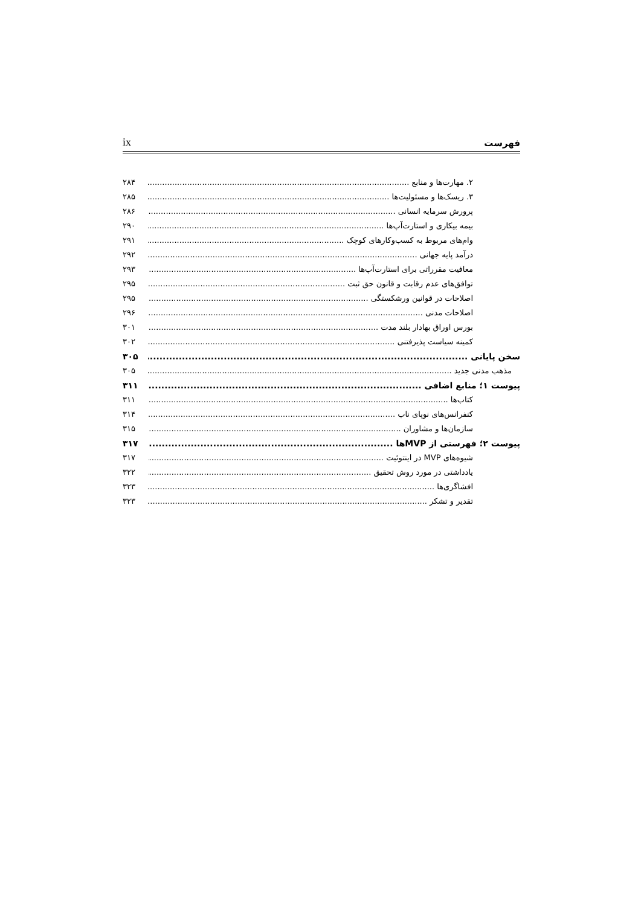فهرست ix
۲. مهارت‌ها و منابع ۲۸۴
۳. ریسک‌ها و مسئولیت‌ها ۲۸۵
پرورش سرمایه انسانی ۲۸۶
بیمه بیکاری و استارت‌آپ‌ها ۲۹۰
وام‌های مربوط به کسب‌وکارهای کوچک ۲۹۱
درآمد پایه جهانی ۲۹۲
معافیت مقرراتی برای استارت‌آپ‌ها ۲۹۳
توافق‌های عدم رقابت و قانون حق ثبت ۲۹۵
اصلاحات در قوانین ورشکستگی ۲۹۵
اصلاحات مدنی ۲۹۶
بورس اوراق بهادار بلند مدت ۳۰۱
کمینه سیاست پذیرفتنی ۳۰۲
سخن پایانی ۳۰۵
مذهب مدنی جدید ۳۰۵
پیوست ۱؛ منابع اضافی ۳۱۱
کتاب‌ها ۳۱۱
کنفرانس‌های نوپای ناب ۳۱۴
سازمان‌ها و مشاوران ۳۱۵
پیوست ۲؛ فهرستی از MVPها ۳۱۷
شیوه‌های MVP در اینتوئیت ۳۱۷
یادداشتی در مورد روش تحقیق ۳۲۲
افشاگری‌ها ۳۲۳
تقدیر و تشکر ۳۲۳